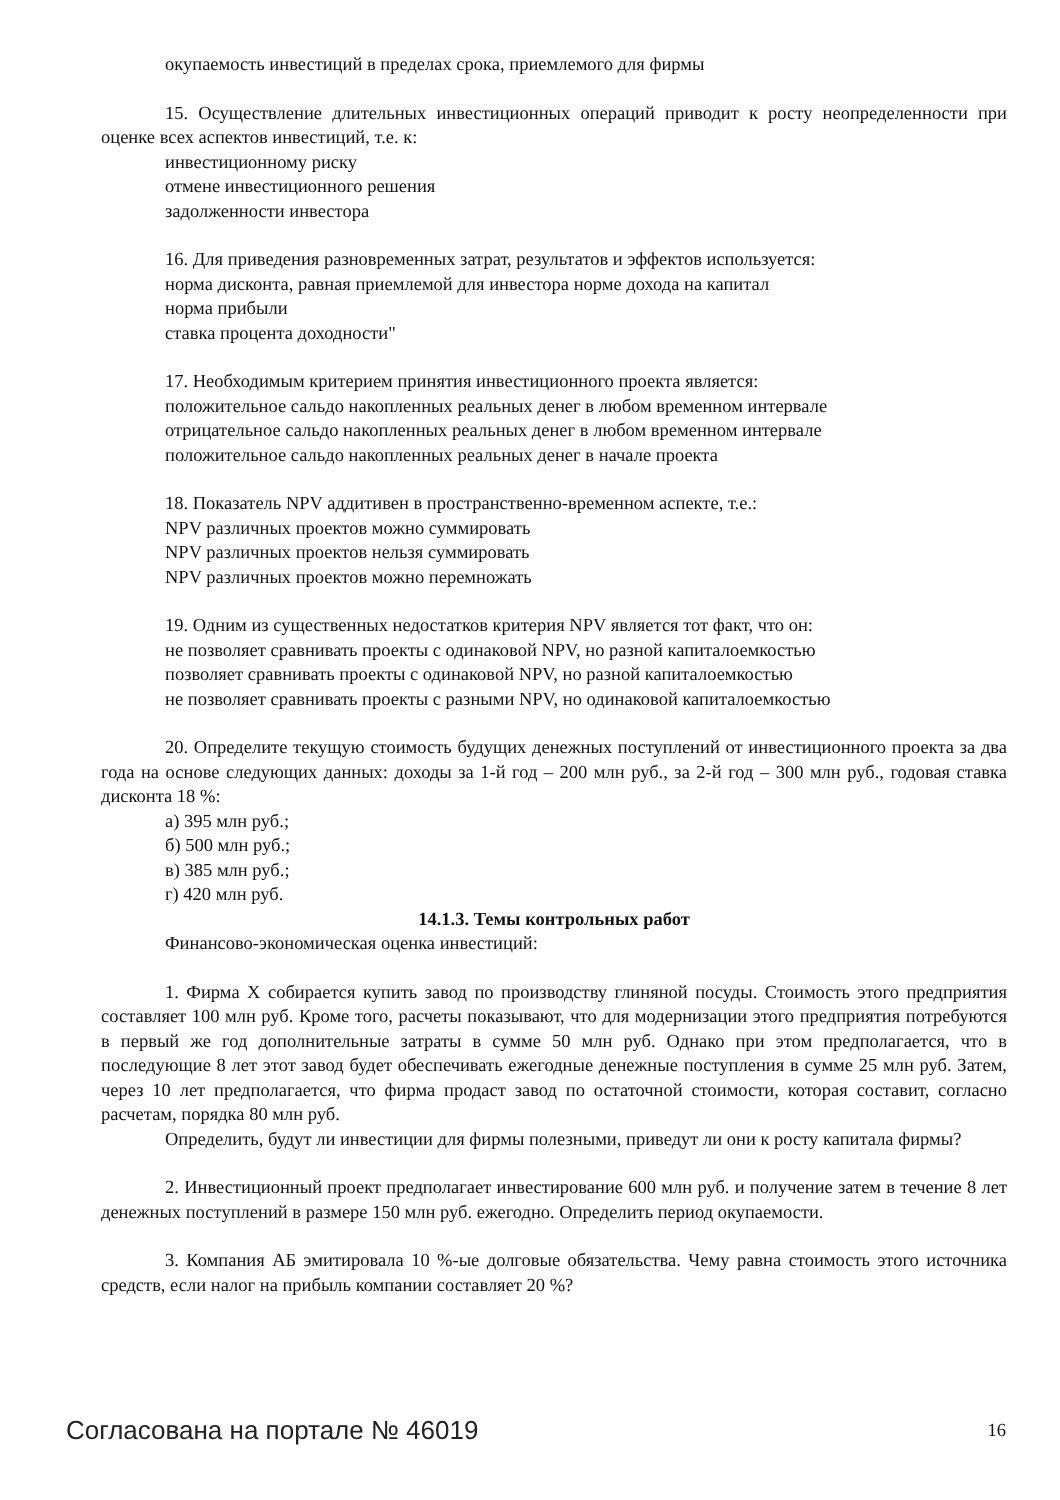окупаемость инвестиций в пределах срока, приемлемого для фирмы
15. Осуществление длительных инвестиционных операций приводит к росту неопределенности при оценке всех аспектов инвестиций, т.е. к:
инвестиционному риску
отмене инвестиционного решения
задолженности инвестора
16. Для приведения разновременных затрат, результатов и эффектов используется:
норма дисконта, равная приемлемой для инвестора норме дохода на капитал
норма прибыли
ставка процента доходности"
17. Необходимым критерием принятия инвестиционного проекта является:
положительное сальдо накопленных реальных денег в любом временном интервале
отрицательное сальдо накопленных реальных денег в любом временном интервале
положительное сальдо накопленных реальных денег в начале проекта
18. Показатель NPV аддитивен в пространственно-временном аспекте, т.е.:
NPV различных проектов можно суммировать
NPV различных проектов нельзя суммировать
NPV различных проектов можно перемножать
19. Одним из существенных недостатков критерия NPV является тот факт, что он:
не позволяет сравнивать проекты с одинаковой NPV, но разной капиталоемкостью
позволяет сравнивать проекты с одинаковой NPV, но разной капиталоемкостью
не позволяет сравнивать проекты с разными NPV, но одинаковой капиталоемкостью
20. Определите текущую стоимость будущих денежных поступлений от инвестиционного проекта за два года на основе следующих данных: доходы за 1-й год – 200 млн руб., за 2-й год – 300 млн руб., годовая ставка дисконта 18 %:
а) 395 млн руб.;
б) 500 млн руб.;
в) 385 млн руб.;
г) 420 млн руб.
14.1.3. Темы контрольных работ
Финансово-экономическая оценка инвестиций:
1. Фирма X собирается купить завод по производству глиняной посуды. Стоимость этого предприятия составляет 100 млн руб. Кроме того, расчеты показывают, что для модернизации этого предприятия потребуются в первый же год дополнительные затраты в сумме 50 млн руб. Однако при этом предполагается, что в последующие 8 лет этот завод будет обеспечивать ежегодные денежные поступления в сумме 25 млн руб. Затем, через 10 лет предполагается, что фирма продаст завод по остаточной стоимости, которая составит, согласно расчетам, порядка 80 млн руб.
Определить, будут ли инвестиции для фирмы полезными, приведут ли они к росту капитала фирмы?
2. Инвестиционный проект предполагает инвестирование 600 млн руб. и получение затем в течение 8 лет денежных поступлений в размере 150 млн руб. ежегодно. Определить период окупаемости.
3. Компания АБ эмитировала 10 %-ые долговые обязательства. Чему равна стоимость этого источника средств, если налог на прибыль компании составляет 20 %?
Согласована на портале № 46019 16